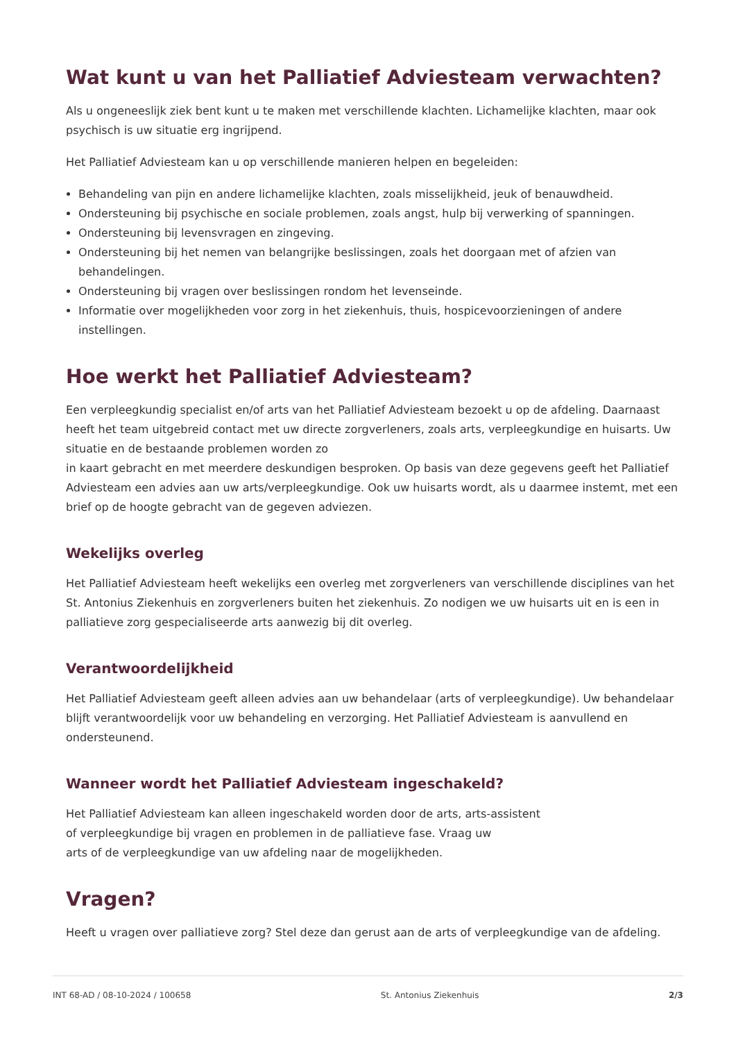Wat kunt u van het Palliatief Adviesteam verwachten?
Als u ongeneeslijk ziek bent kunt u te maken met verschillende klachten. Lichamelijke klachten, maar ook psychisch is uw situatie erg ingrijpend.
Het Palliatief Adviesteam kan u op verschillende manieren helpen en begeleiden:
Behandeling van pijn en andere lichamelijke klachten, zoals misselijkheid, jeuk of benauwdheid.
Ondersteuning bij psychische en sociale problemen, zoals angst, hulp bij verwerking of spanningen.
Ondersteuning bij levensvragen en zingeving.
Ondersteuning bij het nemen van belangrijke beslissingen, zoals het doorgaan met of afzien van behandelingen.
Ondersteuning bij vragen over beslissingen rondom het levenseinde.
Informatie over mogelijkheden voor zorg in het ziekenhuis, thuis, hospicevoorzieningen of andere instellingen.
Hoe werkt het Palliatief Adviesteam?
Een verpleegkundig specialist en/of arts van het Palliatief Adviesteam bezoekt u op de afdeling. Daarnaast heeft het team uitgebreid contact met uw directe zorgverleners, zoals arts, verpleegkundige en huisarts. Uw situatie en de bestaande problemen worden zo
in kaart gebracht en met meerdere deskundigen besproken. Op basis van deze gegevens geeft het Palliatief Adviesteam een advies aan uw arts/verpleegkundige. Ook uw huisarts wordt, als u daarmee instemt, met een brief op de hoogte gebracht van de gegeven adviezen.
Wekelijks overleg
Het Palliatief Adviesteam heeft wekelijks een overleg met zorgverleners van verschillende disciplines van het St. Antonius Ziekenhuis en zorgverleners buiten het ziekenhuis. Zo nodigen we uw huisarts uit en is een in palliatieve zorg gespecialiseerde arts aanwezig bij dit overleg.
Verantwoordelijkheid
Het Palliatief Adviesteam geeft alleen advies aan uw behandelaar (arts of verpleegkundige). Uw behandelaar blijft verantwoordelijk voor uw behandeling en verzorging. Het Palliatief Adviesteam is aanvullend en ondersteunend.
Wanneer wordt het Palliatief Adviesteam ingeschakeld?
Het Palliatief Adviesteam kan alleen ingeschakeld worden door de arts, arts-assistent
of verpleegkundige bij vragen en problemen in de palliatieve fase. Vraag uw
arts of de verpleegkundige van uw afdeling naar de mogelijkheden.
Vragen?
Heeft u vragen over palliatieve zorg? Stel deze dan gerust aan de arts of verpleegkundige van de afdeling.
INT 68-AD / 08-10-2024 / 100658 St. Antonius Ziekenhuis 2/3